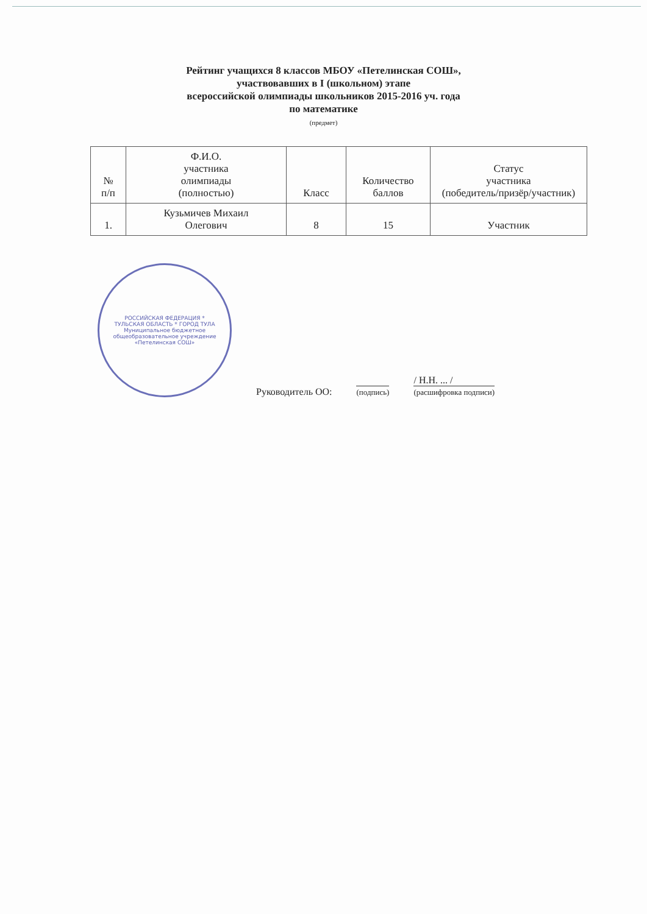Рейтинг учащихся 8 классов МБОУ «Петелинская СОШ»,
участвовавших в I (школьном) этапе
всероссийской олимпиады школьников 2015-2016 уч. года
по математике
(предмет)
| № п/п | Ф.И.О. участника олимпиады (полностью) | Класс | Количество баллов | Статус участника (победитель/призёр/участник) |
| --- | --- | --- | --- | --- |
| 1. | Кузьмичев Михаил Олегович | 8 | 15 | Участник |
РОССИЙСКАЯ ФЕДЕРАЦИЯ * ТУЛЬСКАЯ ОБЛАСТЬ * ГОРОД ТУЛА
Муниципальное бюджетное общеобразовательное учреждение «Петелинская СОШ»
Руководитель ОО:
(подпись)
/ Н.Н. ... /
(расшифровка подписи)